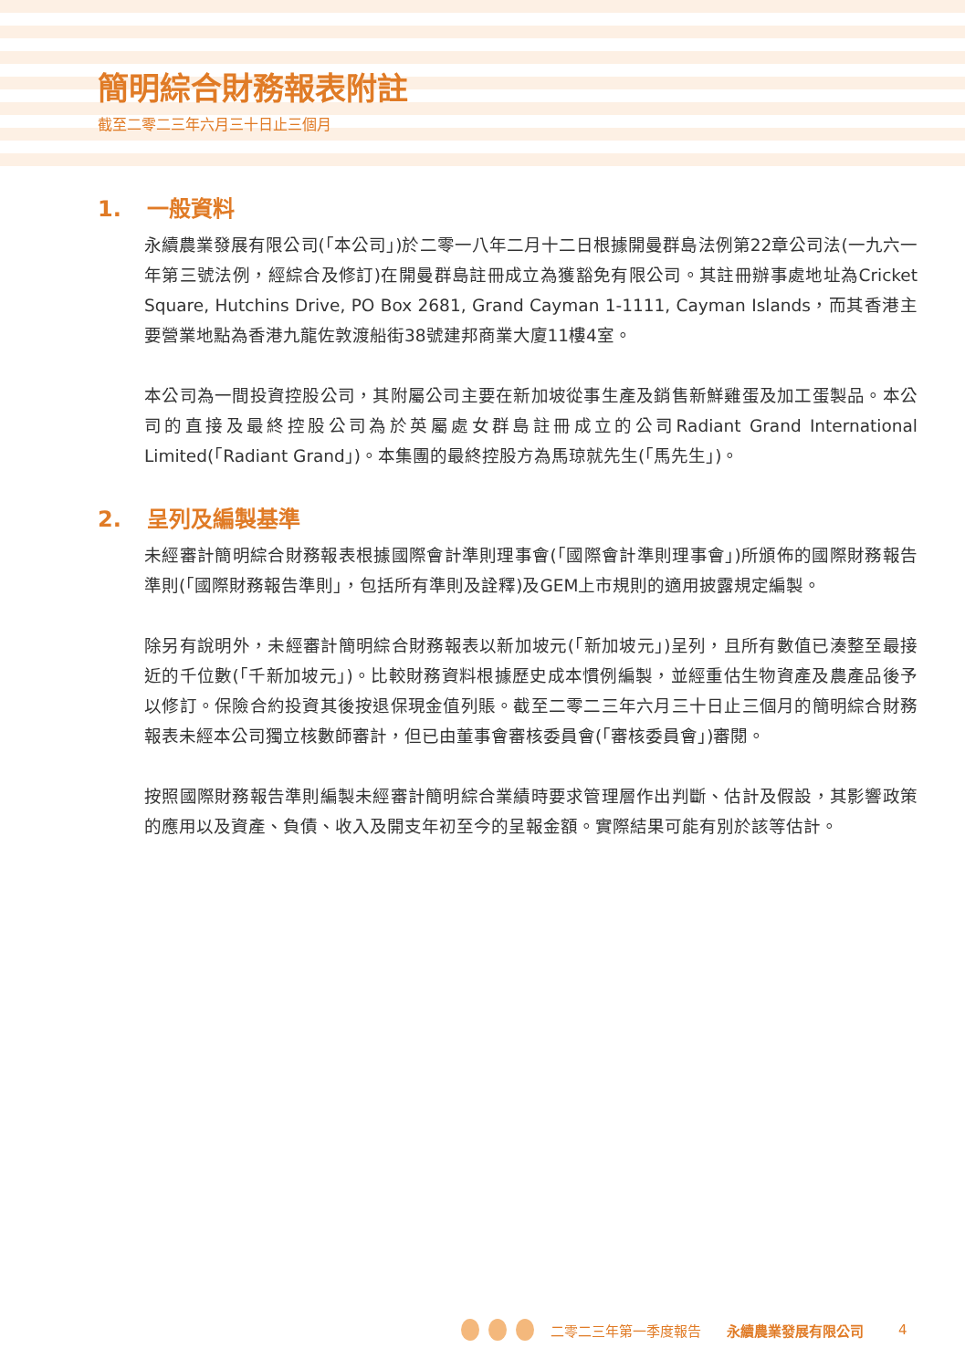簡明綜合財務報表附註
截至二零二三年六月三十日止三個月
1. 一般資料
永續農業發展有限公司(「本公司」)於二零一八年二月十二日根據開曼群島法例第22章公司法(一九六一年第三號法例，經綜合及修訂)在開曼群島註冊成立為獲豁免有限公司。其註冊辦事處地址為Cricket Square, Hutchins Drive, PO Box 2681, Grand Cayman 1-1111, Cayman Islands，而其香港主要營業地點為香港九龍佐敦渡船街38號建邦商業大廈11樓4室。
本公司為一間投資控股公司，其附屬公司主要在新加坡從事生產及銷售新鮮雞蛋及加工蛋製品。本公司的直接及最終控股公司為於英屬處女群島註冊成立的公司Radiant Grand International Limited(「Radiant Grand」)。本集團的最終控股方為馬琼就先生(「馬先生」)。
2. 呈列及編製基準
未經審計簡明綜合財務報表根據國際會計準則理事會(「國際會計準則理事會」)所頒佈的國際財務報告準則(「國際財務報告準則」，包括所有準則及詮釋)及GEM上市規則的適用披露規定編製。
除另有說明外，未經審計簡明綜合財務報表以新加坡元(「新加坡元」)呈列，且所有數值已湊整至最接近的千位數(「千新加坡元」)。比較財務資料根據歷史成本慣例編製，並經重估生物資產及農產品後予以修訂。保險合約投資其後按退保現金值列賬。截至二零二三年六月三十日止三個月的簡明綜合財務報表未經本公司獨立核數師審計，但已由董事會審核委員會(「審核委員會」)審閱。
按照國際財務報告準則編製未經審計簡明綜合業績時要求管理層作出判斷、估計及假設，其影響政策的應用以及資產、負債、收入及開支年初至今的呈報金額。實際結果可能有別於該等估計。
二零二三年第一季度報告 永續農業發展有限公司 4